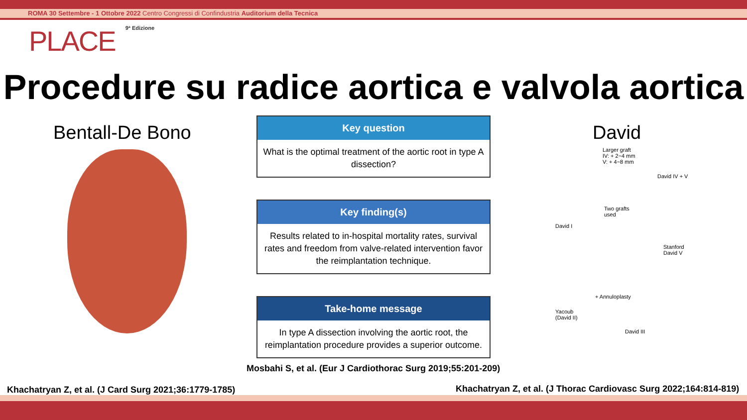ROMA 30 Settembre - 1 Ottobre 2022 Centro Congressi di Confindustria Auditorium della Tecnica
PLACE 9ª Edizione
Procedure su radice aortica e valvola aortica
Bentall-De Bono David
Key question
What is the optimal treatment of the aortic root in type A dissection?
Key finding(s)
Results related to in-hospital mortality rates, survival rates and freedom from valve-related intervention favor the reimplantation technique.
Take-home message
In type A dissection involving the aortic root, the reimplantation procedure provides a superior outcome.
Larger graft
IV: + 2~4 mm
V: + 4~8 mm
David IV + V
David I
Two grafts
used
Stanford
David V
+ Annuloplasty
Yacoub
(David II)
David III
Mosbahi S, et al. (Eur J Cardiothorac Surg 2019;55:201-209)
Khachatryan Z, et al. (J Card Surg 2021;36:1779-1785)
Khachatryan Z, et al. (J Thorac Cardiovasc Surg 2022;164:814-819)